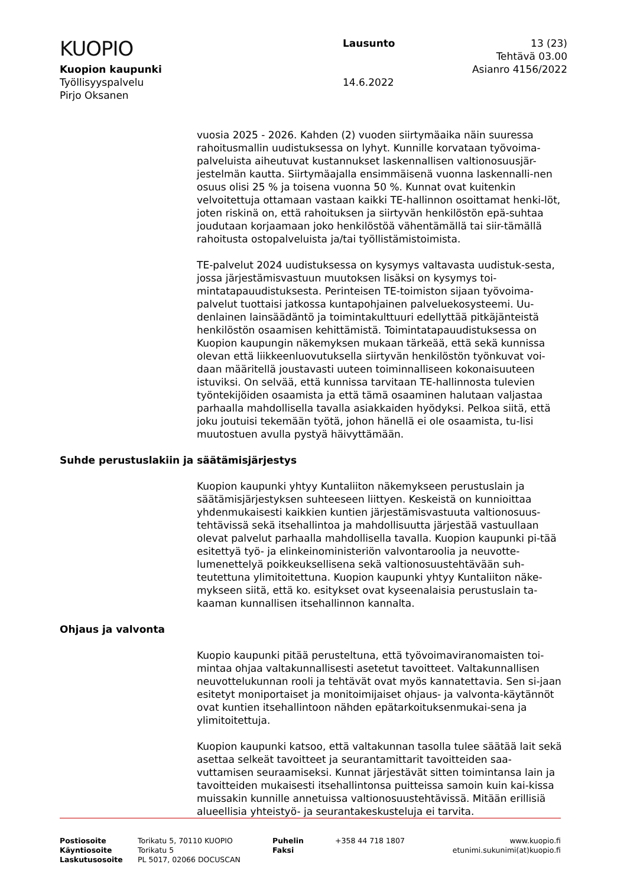KUOPIO
Kuopion kaupunki
Työllisyyspalvelu
Pirjo Oksanen
Lausunto
14.6.2022
13 (23)
Tehtävä 03.00
Asianro 4156/2022
vuosia 2025 - 2026. Kahden (2) vuoden siirtymäaika näin suuressa rahoitusmallin uudistuksessa on lyhyt. Kunnille korvataan työvoima-palveluista aiheutuvat kustannukset laskennallisen valtionosuusjär-jestelmän kautta. Siirtymäajalla ensimmäisenä vuonna laskennalli-nen osuus olisi 25 % ja toisena vuonna 50 %. Kunnat ovat kuitenkin velvoitettuja ottamaan vastaan kaikki TE-hallinnon osoittamat henki-löt, joten riskinä on, että rahoituksen ja siirtyvän henkilöstön epä-suhtaa joudutaan korjaamaan joko henkilöstöä vähentämällä tai siir-tämällä rahoitusta ostopalveluista ja/tai työllistämistoimista.
TE-palvelut 2024 uudistuksessa on kysymys valtavasta uudistuk-sesta, jossa järjestämisvastuun muutoksen lisäksi on kysymys toi-mintatapauudistuksesta. Perinteisen TE-toimiston sijaan työvoima-palvelut tuottaisi jatkossa kuntapohjainen palveluekosysteemi. Uu-denlainen lainsäädäntö ja toimintakulttuuri edellyttää pitkäjänteistä henkilöstön osaamisen kehittämistä. Toimintatapauudistuksessa on Kuopion kaupungin näkemyksen mukaan tärkeää, että sekä kunnissa olevan että liikkeenluovutuksella siirtyvän henkilöstön työnkuvat voi-daan määritellä joustavasti uuteen toiminnalliseen kokonaisuuteen istuviksi. On selvää, että kunnissa tarvitaan TE-hallinnosta tulevien työntekijöiden osaamista ja että tämä osaaminen halutaan valjastaa parhaalla mahdollisella tavalla asiakkaiden hyödyksi. Pelkoa siitä, että joku joutuisi tekemään työtä, johon hänellä ei ole osaamista, tu-lisi muutostuen avulla pystyä häivyttämään.
Suhde perustuslakiin ja säätämisjärjestys
Kuopion kaupunki yhtyy Kuntaliiton näkemykseen perustuslain ja säätämisjärjestyksen suhteeseen liittyen. Keskeistä on kunnioittaa yhdenmukaisesti kaikkien kuntien järjestämisvastuuta valtionosuus-tehtävissä sekä itsehallintoa ja mahdollisuutta järjestää vastuullaan olevat palvelut parhaalla mahdollisella tavalla. Kuopion kaupunki pi-tää esitettyä työ- ja elinkeinoministeriön valvontaroolia ja neuvotte-lumenettelyä poikkeuksellisena sekä valtionosuustehtävään suh-teutettuna ylimitoitettuna. Kuopion kaupunki yhtyy Kuntaliiton näke-mykseen siitä, että ko. esitykset ovat kyseenalaisia perustuslain ta-kaaman kunnallisen itsehallinnon kannalta.
Ohjaus ja valvonta
Kuopio kaupunki pitää perusteltuna, että työvoimaviranomaisten toi-mintaa ohjaa valtakunnallisesti asetetut tavoitteet. Valtakunnallisen neuvottelukunnan rooli ja tehtävät ovat myös kannatettavia. Sen si-jaan esitetyt moniportaiset ja monitoimijaiset ohjaus- ja valvonta-käytännöt ovat kuntien itsehallintoon nähden epätarkoituksenmukai-sena ja ylimitoitettuja.
Kuopion kaupunki katsoo, että valtakunnan tasolla tulee säätää lait sekä asettaa selkeät tavoitteet ja seurantamittarit tavoitteiden saa-vuttamisen seuraamiseksi. Kunnat järjestävät sitten toimintansa lain ja tavoitteiden mukaisesti itsehallintonsa puitteissa samoin kuin kai-kissa muissakin kunnille annetuissa valtionosuustehtävissä. Mitään erillisiä alueellisia yhteistyö- ja seurantakeskusteluja ei tarvita.
Postiosoite
Käyntiosoite
Laskutusosoite
Torikatu 5, 70110 KUOPIO
Torikatu 5
PL 5017, 02066 DOCUSCAN
Puhelin
Faksi
+358 44 718 1807 www.kuopio.fi
etunimi.sukunimi(at)kuopio.fi